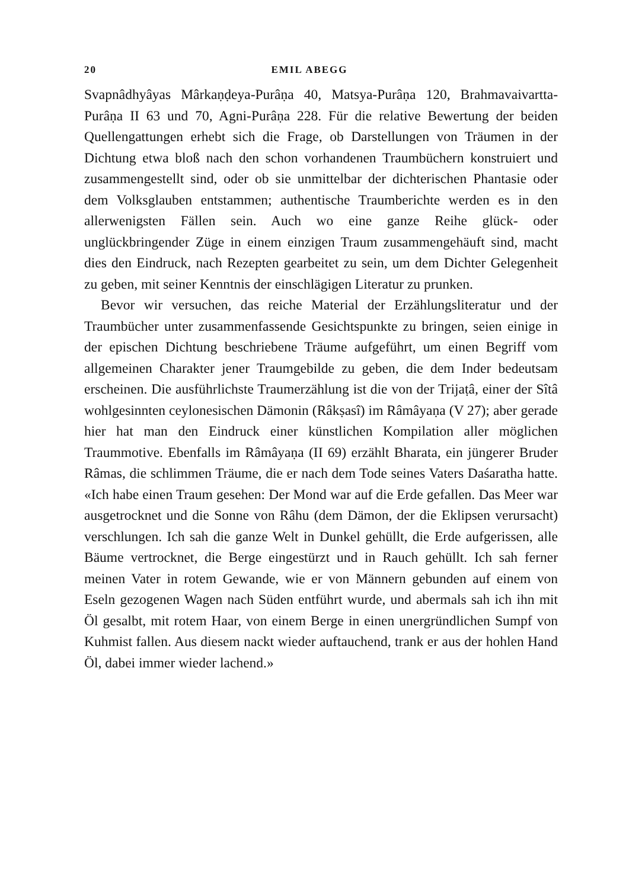20 EMIL ABEGG
Svapnâdhyâyas Mârkaṇḍeya-Purâṇa 40, Matsya-Purâṇa 120, Brahmavaivartta-Purâṇa II 63 und 70, Agni-Purâṇa 228. Für die relative Bewertung der beiden Quellengattungen erhebt sich die Frage, ob Darstellungen von Träumen in der Dichtung etwa bloß nach den schon vorhandenen Traumbüchern konstruiert und zusammengestellt sind, oder ob sie unmittelbar der dichterischen Phantasie oder dem Volksglauben entstammen; authentische Traumberichte werden es in den allerwenigsten Fällen sein. Auch wo eine ganze Reihe glück- oder unglückbringender Züge in einem einzigen Traum zusammengehäuft sind, macht dies den Eindruck, nach Rezepten gearbeitet zu sein, um dem Dichter Gelegenheit zu geben, mit seiner Kenntnis der einschlägigen Literatur zu prunken.
Bevor wir versuchen, das reiche Material der Erzählungsliteratur und der Traumbücher unter zusammenfassende Gesichtspunkte zu bringen, seien einige in der epischen Dichtung beschriebene Träume aufgeführt, um einen Begriff vom allgemeinen Charakter jener Traumgebilde zu geben, die dem Inder bedeutsam erscheinen. Die ausführlichste Traumerzählung ist die von der Trijaṭâ, einer der Sîtâ wohlgesinnten ceylonesischen Dämonin (Râkṣasî) im Râmâyaṇa (V 27); aber gerade hier hat man den Eindruck einer künstlichen Kompilation aller möglichen Traummotive. Ebenfalls im Râmâyaṇa (II 69) erzählt Bharata, ein jüngerer Bruder Râmas, die schlimmen Träume, die er nach dem Tode seines Vaters Daśaratha hatte. «Ich habe einen Traum gesehen: Der Mond war auf die Erde gefallen. Das Meer war ausgetrocknet und die Sonne von Râhu (dem Dämon, der die Eklipsen verursacht) verschlungen. Ich sah die ganze Welt in Dunkel gehüllt, die Erde aufgerissen, alle Bäume vertrocknet, die Berge eingestürzt und in Rauch gehüllt. Ich sah ferner meinen Vater in rotem Gewande, wie er von Männern gebunden auf einem von Eseln gezogenen Wagen nach Süden entführt wurde, und abermals sah ich ihn mit Öl gesalbt, mit rotem Haar, von einem Berge in einen unergründlichen Sumpf von Kuhmist fallen. Aus diesem nackt wieder auftauchend, trank er aus der hohlen Hand Öl, dabei immer wieder lachend.»